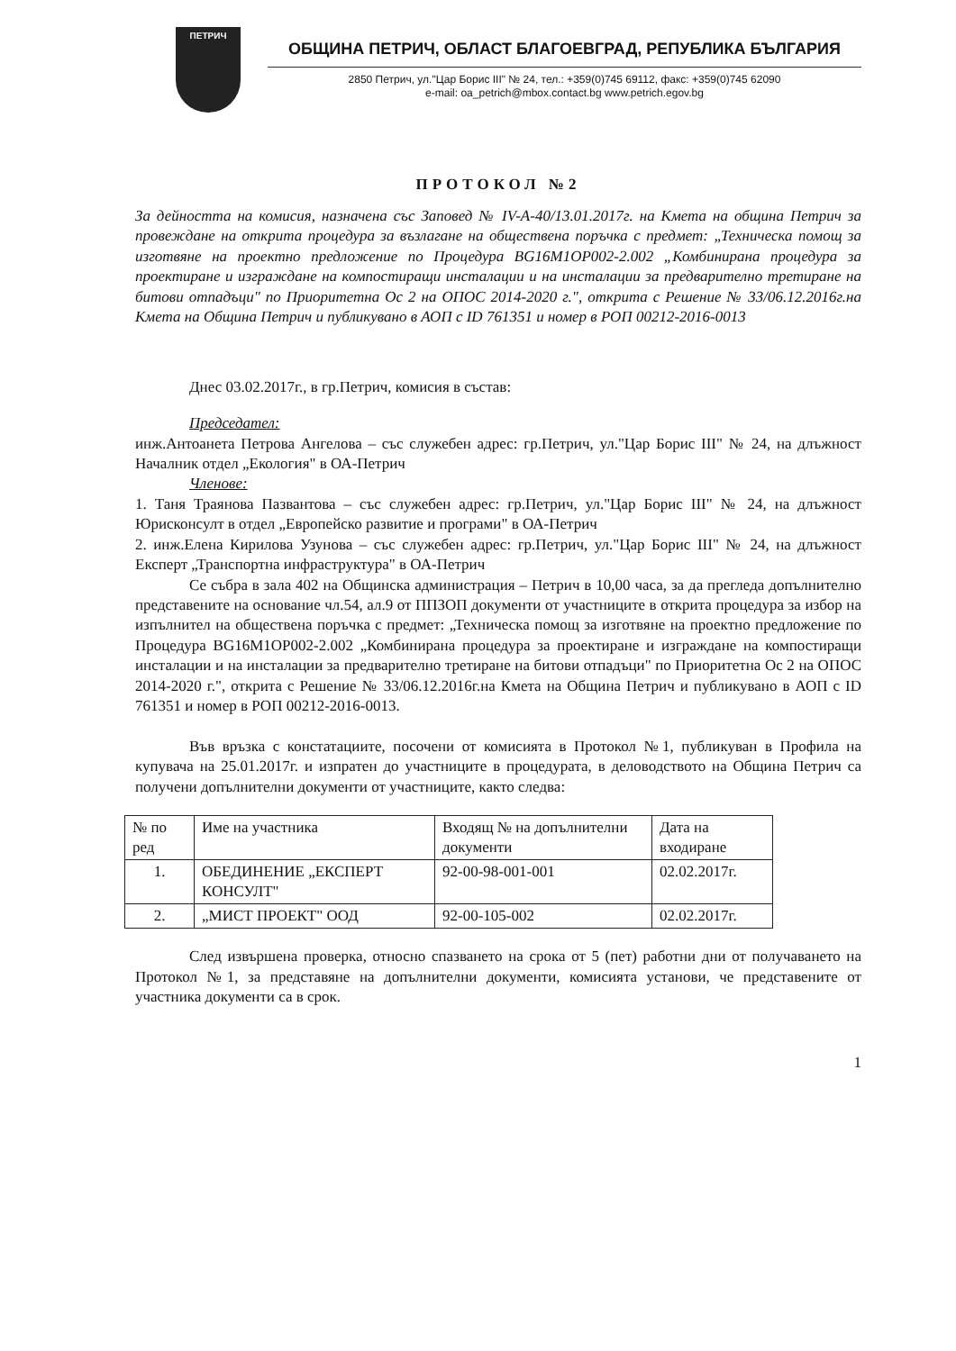ПЕТРИЧ
ОБЩИНА ПЕТРИЧ, ОБЛАСТ БЛАГОЕВГРАД, РЕПУБЛИКА БЪЛГАРИЯ
2850 Петрич, ул."Цар Борис III" № 24, тел.: +359(0)745 69112, факс: +359(0)745 62090
e-mail: oa_petrich@mbox.contact.bg www.petrich.egov.bg
ПРОТОКОЛ №2
За дейността на комисия, назначена със Заповед № IV-А-40/13.01.2017г. на Кмета на община Петрич за провеждане на открита процедура за възлагане на обществена поръчка с предмет: „Техническа помощ за изготвяне на проектно предложение по Процедура BG16M1OP002-2.002 „Комбинирана процедура за проектиране и изграждане на компостиращи инсталации и на инсталации за предварително третиране на битови отпадъци" по Приоритетна Ос 2 на ОПОС 2014-2020 г.", открита с Решение № 33/06.12.2016г.на Кмета на Община Петрич и публикувано в АОП с ID 761351 и номер в РОП 00212-2016-0013
Днес 03.02.2017г., в гр.Петрич, комисия в състав:
Председател:
инж.Антоанета Петрова Ангелова – със служебен адрес: гр.Петрич, ул."Цар Борис III" № 24, на длъжност Началник отдел „Екология" в ОА-Петрич
Членове:
1. Таня Траянова Пазвантова – със служебен адрес: гр.Петрич, ул."Цар Борис III" № 24, на длъжност Юрисконсулт в отдел „Европейско развитие и програми" в ОА-Петрич
2. инж.Елена Кирилова Узунова – със служебен адрес: гр.Петрич, ул."Цар Борис III" № 24, на длъжност Експерт „Транспортна инфраструктура" в ОА-Петрич
Се събра в зала 402 на Общинска администрация – Петрич в 10,00 часа, за да прегледа допълнително представените на основание чл.54, ал.9 от ППЗОП документи от участниците в открита процедура за избор на изпълнител на обществена поръчка с предмет: „Техническа помощ за изготвяне на проектно предложение по Процедура BG16M1OP002-2.002 „Комбинирана процедура за проектиране и изграждане на компостиращи инсталации и на инсталации за предварително третиране на битови отпадъци" по Приоритетна Ос 2 на ОПОС 2014-2020 г.", открита с Решение № 33/06.12.2016г.на Кмета на Община Петрич и публикувано в АОП с ID 761351 и номер в РОП 00212-2016-0013.
Във връзка с констатациите, посочени от комисията в Протокол №1, публикуван в Профила на купувача на 25.01.2017г. и изпратен до участниците в процедурата, в деловодството на Община Петрич са получени допълнителни документи от участниците, както следва:
| № по ред | Име на участника | Входящ № на допълнителни документи | Дата на входиране |
| 1. | ОБЕДИНЕНИЕ „ЕКСПЕРТ КОНСУЛТ" | 92-00-98-001-001 | 02.02.2017г. |
| 2. | „МИСТ ПРОЕКТ" ООД | 92-00-105-002 | 02.02.2017г. |
След извършена проверка, относно спазването на срока от 5 (пет) работни дни от получаването на Протокол №1, за представяне на допълнителни документи, комисията установи, че представените от участника документи са в срок.
1